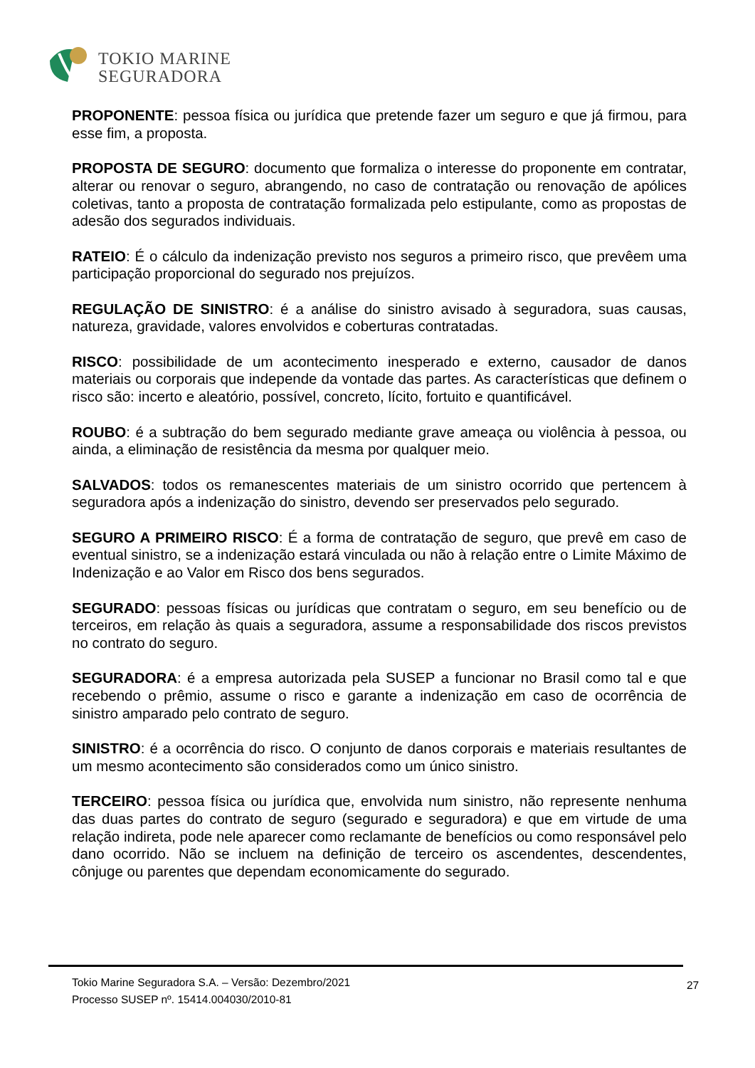TOKIO MARINE
SEGURADORA
PROPONENTE: pessoa física ou jurídica que pretende fazer um seguro e que já firmou, para esse fim, a proposta.
PROPOSTA DE SEGURO: documento que formaliza o interesse do proponente em contratar, alterar ou renovar o seguro, abrangendo, no caso de contratação ou renovação de apólices coletivas, tanto a proposta de contratação formalizada pelo estipulante, como as propostas de adesão dos segurados individuais.
RATEIO: É o cálculo da indenização previsto nos seguros a primeiro risco, que prevêem uma participação proporcional do segurado nos prejuízos.
REGULAÇÃO DE SINISTRO: é a análise do sinistro avisado à seguradora, suas causas, natureza, gravidade, valores envolvidos e coberturas contratadas.
RISCO: possibilidade de um acontecimento inesperado e externo, causador de danos materiais ou corporais que independe da vontade das partes. As características que definem o risco são: incerto e aleatório, possível, concreto, lícito, fortuito e quantificável.
ROUBO: é a subtração do bem segurado mediante grave ameaça ou violência à pessoa, ou ainda, a eliminação de resistência da mesma por qualquer meio.
SALVADOS: todos os remanescentes materiais de um sinistro ocorrido que pertencem à seguradora após a indenização do sinistro, devendo ser preservados pelo segurado.
SEGURO A PRIMEIRO RISCO: É a forma de contratação de seguro, que prevê em caso de eventual sinistro, se a indenização estará vinculada ou não à relação entre o Limite Máximo de Indenização e ao Valor em Risco dos bens segurados.
SEGURADO: pessoas físicas ou jurídicas que contratam o seguro, em seu benefício ou de terceiros, em relação às quais a seguradora, assume a responsabilidade dos riscos previstos no contrato do seguro.
SEGURADORA: é a empresa autorizada pela SUSEP a funcionar no Brasil como tal e que recebendo o prêmio, assume o risco e garante a indenização em caso de ocorrência de sinistro amparado pelo contrato de seguro.
SINISTRO: é a ocorrência do risco. O conjunto de danos corporais e materiais resultantes de um mesmo acontecimento são considerados como um único sinistro.
TERCEIRO: pessoa física ou jurídica que, envolvida num sinistro, não represente nenhuma das duas partes do contrato de seguro (segurado e seguradora) e que em virtude de uma relação indireta, pode nele aparecer como reclamante de benefícios ou como responsável pelo dano ocorrido. Não se incluem na definição de terceiro os ascendentes, descendentes, cônjuge ou parentes que dependam economicamente do segurado.
Tokio Marine Seguradora S.A. – Versão: Dezembro/2021
Processo SUSEP nº. 15414.004030/2010-81
27